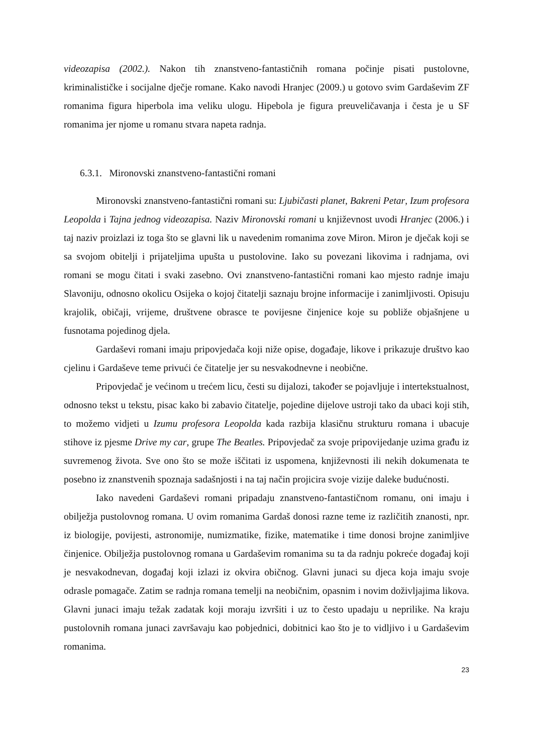videozapisa (2002.). Nakon tih znanstveno-fantastičnih romana počinje pisati pustolovne, kriminalističke i socijalne dječje romane. Kako navodi Hranjec (2009.) u gotovo svim Gardaševim ZF romanima figura hiperbola ima veliku ulogu. Hipebola je figura preuveličavanja i česta je u SF romanima jer njome u romanu stvara napeta radnja.
6.3.1. Mironovski znanstveno-fantastični romani
Mironovski znanstveno-fantastični romani su: Ljubičasti planet, Bakreni Petar, Izum profesora Leopolda i Tajna jednog videozapisa. Naziv Mironovski romani u književnost uvodi Hranjec (2006.) i taj naziv proizlazi iz toga što se glavni lik u navedenim romanima zove Miron. Miron je dječak koji se sa svojom obitelji i prijateljima upušta u pustolovine. Iako su povezani likovima i radnjama, ovi romani se mogu čitati i svaki zasebno. Ovi znanstveno-fantastični romani kao mjesto radnje imaju Slavoniju, odnosno okolicu Osijeka o kojoj čitatelji saznaju brojne informacije i zanimljivosti. Opisuju krajolik, običaji, vrijeme, društvene obrasce te povijesne činjenice koje su pobliže objašnjene u fusnotama pojedinog djela.
Gardaševi romani imaju pripovjedača koji niže opise, događaje, likove i prikazuje društvo kao cjelinu i Gardaševe teme privući će čitatelje jer su nesvakodnevne i neobične.
Pripovjedač je većinom u trećem licu, česti su dijalozi, također se pojavljuje i intertekstualnost, odnosno tekst u tekstu, pisac kako bi zabavio čitatelje, pojedine dijelove ustroji tako da ubaci koji stih, to možemo vidjeti u Izumu profesora Leopolda kada razbija klasičnu strukturu romana i ubacuje stihove iz pjesme Drive my car, grupe The Beatles. Pripovjedač za svoje pripovijedanje uzima građu iz suvremenog života. Sve ono što se može iščitati iz uspomena, književnosti ili nekih dokumenata te posebno iz znanstvenih spoznaja sadašnjosti i na taj način projicira svoje vizije daleke budućnosti.
Iako navedeni Gardaševi romani pripadaju znanstveno-fantastičnom romanu, oni imaju i obilježja pustolovnog romana. U ovim romanima Gardaš donosi razne teme iz različitih znanosti, npr. iz biologije, povijesti, astronomije, numizmatike, fizike, matematike i time donosi brojne zanimljive činjenice. Obilježja pustolovnog romana u Gardaševim romanima su ta da radnju pokreće događaj koji je nesvakodnevan, događaj koji izlazi iz okvira običnog. Glavni junaci su djeca koja imaju svoje odrasle pomagače. Zatim se radnja romana temelji na neobičnim, opasnim i novim doživljajima likova. Glavni junaci imaju težak zadatak koji moraju izvršiti i uz to često upadaju u neprilike. Na kraju pustolovnih romana junaci završavaju kao pobjednici, dobitnici kao što je to vidljivo i u Gardaševim romanima.
23